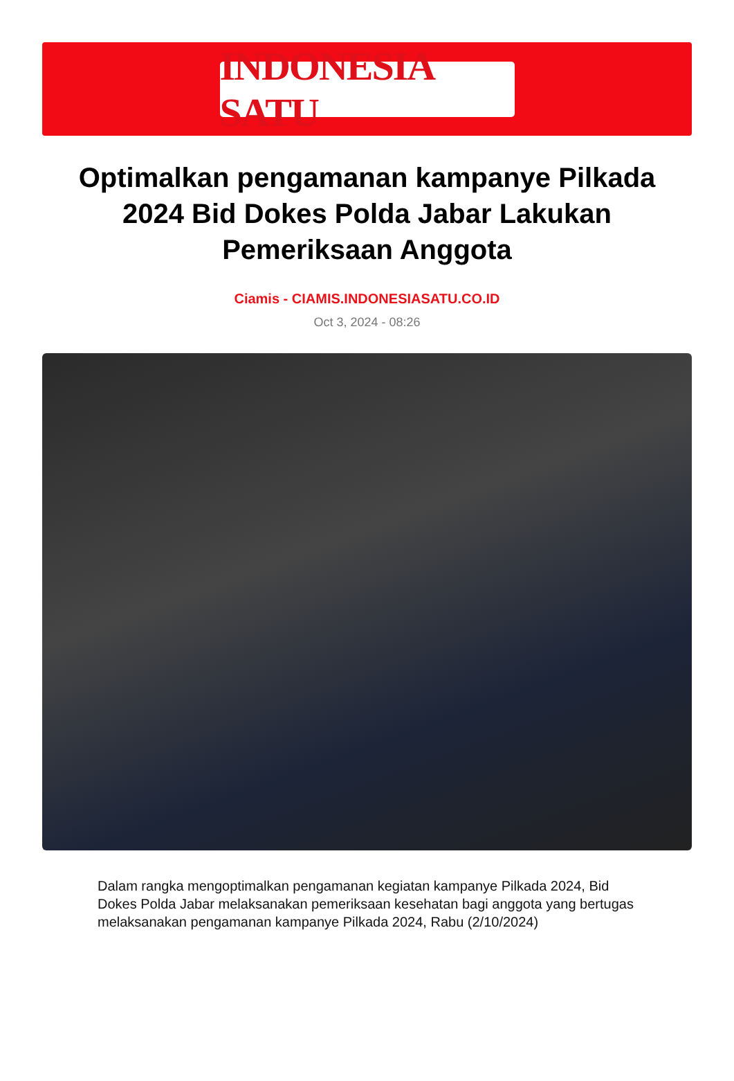INDONESIA SATU
Optimalkan pengamanan kampanye Pilkada 2024 Bid Dokes Polda Jabar Lakukan Pemeriksaan Anggota
Ciamis - CIAMIS.INDONESIASATU.CO.ID
Oct 3, 2024 - 08:26
Dalam rangka mengoptimalkan pengamanan kegiatan kampanye Pilkada 2024, Bid Dokes Polda Jabar melaksanakan pemeriksaan kesehatan bagi anggota yang bertugas melaksanakan pengamanan kampanye Pilkada 2024, Rabu (2/10/2024)